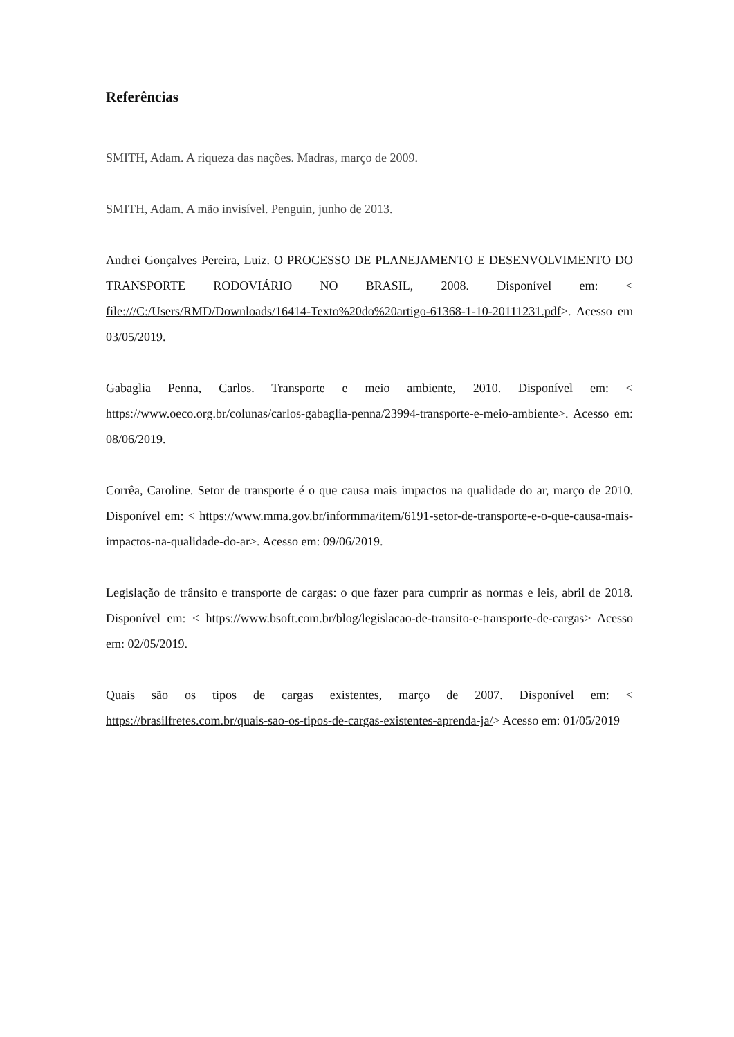Referências
SMITH, Adam. A riqueza das nações. Madras, março de 2009.
SMITH, Adam. A mão invisível. Penguin, junho de 2013.
Andrei Gonçalves Pereira, Luiz. O PROCESSO DE PLANEJAMENTO E DESENVOLVIMENTO DO TRANSPORTE RODOVIÁRIO NO BRASIL, 2008. Disponível em: < file:///C:/Users/RMD/Downloads/16414-Texto%20do%20artigo-61368-1-10-20111231.pdf>. Acesso em 03/05/2019.
Gabaglia Penna, Carlos. Transporte e meio ambiente, 2010. Disponível em: < https://www.oeco.org.br/colunas/carlos-gabaglia-penna/23994-transporte-e-meio-ambiente>. Acesso em: 08/06/2019.
Corrêa, Caroline. Setor de transporte é o que causa mais impactos na qualidade do ar, março de 2010. Disponível em: < https://www.mma.gov.br/informma/item/6191-setor-de-transporte-e-o-que-causa-mais-impactos-na-qualidade-do-ar>. Acesso em: 09/06/2019.
Legislação de trânsito e transporte de cargas: o que fazer para cumprir as normas e leis, abril de 2018. Disponível em: < https://www.bsoft.com.br/blog/legislacao-de-transito-e-transporte-de-cargas> Acesso em: 02/05/2019.
Quais são os tipos de cargas existentes, março de 2007. Disponível em: < https://brasilfretes.com.br/quais-sao-os-tipos-de-cargas-existentes-aprenda-ja/> Acesso em: 01/05/2019